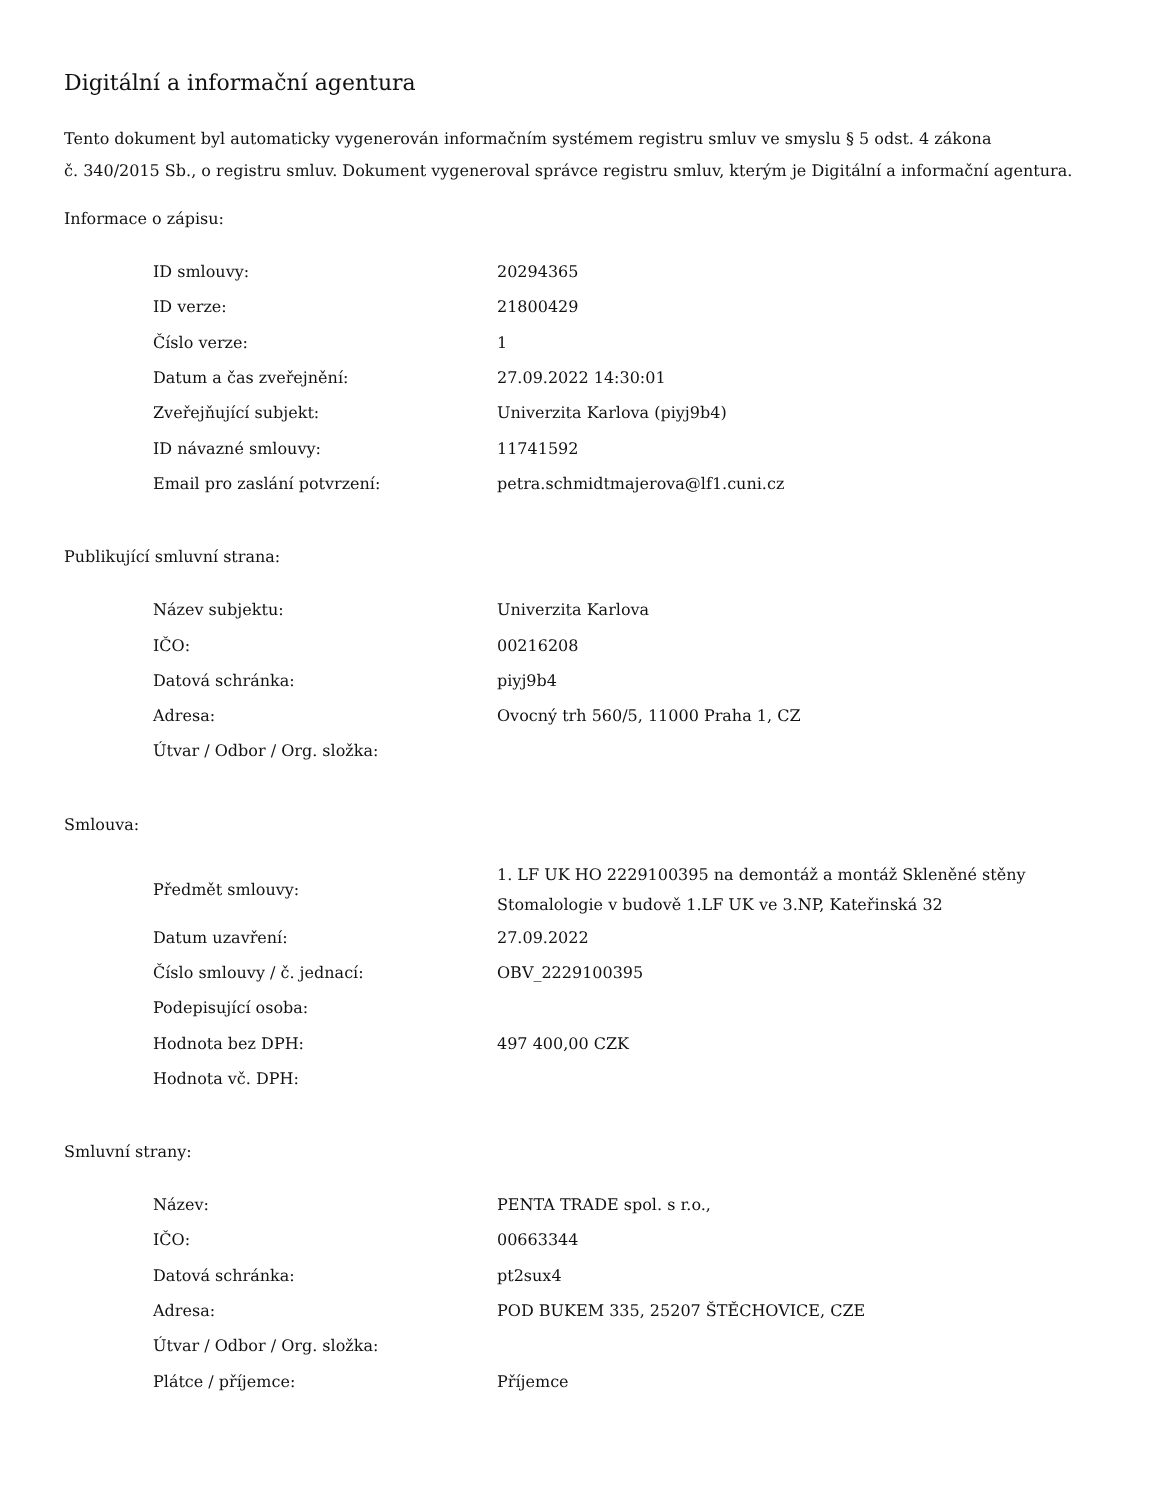Digitální a informační agentura
Tento dokument byl automaticky vygenerován informačním systémem registru smluv ve smyslu § 5 odst. 4 zákona
č. 340/2015 Sb., o registru smluv. Dokument vygeneroval správce registru smluv, kterým je Digitální a informační agentura.
Informace o zápisu:
| ID smlouvy: | 20294365 |
| ID verze: | 21800429 |
| Číslo verze: | 1 |
| Datum a čas zveřejnění: | 27.09.2022 14:30:01 |
| Zveřejňující subjekt: | Univerzita Karlova (piyj9b4) |
| ID návazné smlouvy: | 11741592 |
| Email pro zaslání potvrzení: | petra.schmidtmajerova@lf1.cuni.cz |
Publikující smluvní strana:
| Název subjektu: | Univerzita Karlova |
| IČO: | 00216208 |
| Datová schránka: | piyj9b4 |
| Adresa: | Ovocný trh 560/5, 11000 Praha 1, CZ |
| Útvar / Odbor / Org. složka: | |
Smlouva:
| Předmět smlouvy: | 1. LF UK HO 2229100395 na demontáž a montáž Skleněné stěny Stomalologie v budově 1.LF UK ve 3.NP, Kateřinská 32 |
| Datum uzavření: | 27.09.2022 |
| Číslo smlouvy / č. jednací: | OBV_2229100395 |
| Podepisující osoba: | |
| Hodnota bez DPH: | 497 400,00 CZK |
| Hodnota vč. DPH: | |
Smluvní strany:
| Název: | PENTA TRADE spol. s r.o., |
| IČO: | 00663344 |
| Datová schránka: | pt2sux4 |
| Adresa: | POD BUKEM 335, 25207 ŠTĚCHOVICE, CZE |
| Útvar / Odbor / Org. složka: | |
| Plátce / příjemce: | Příjemce |